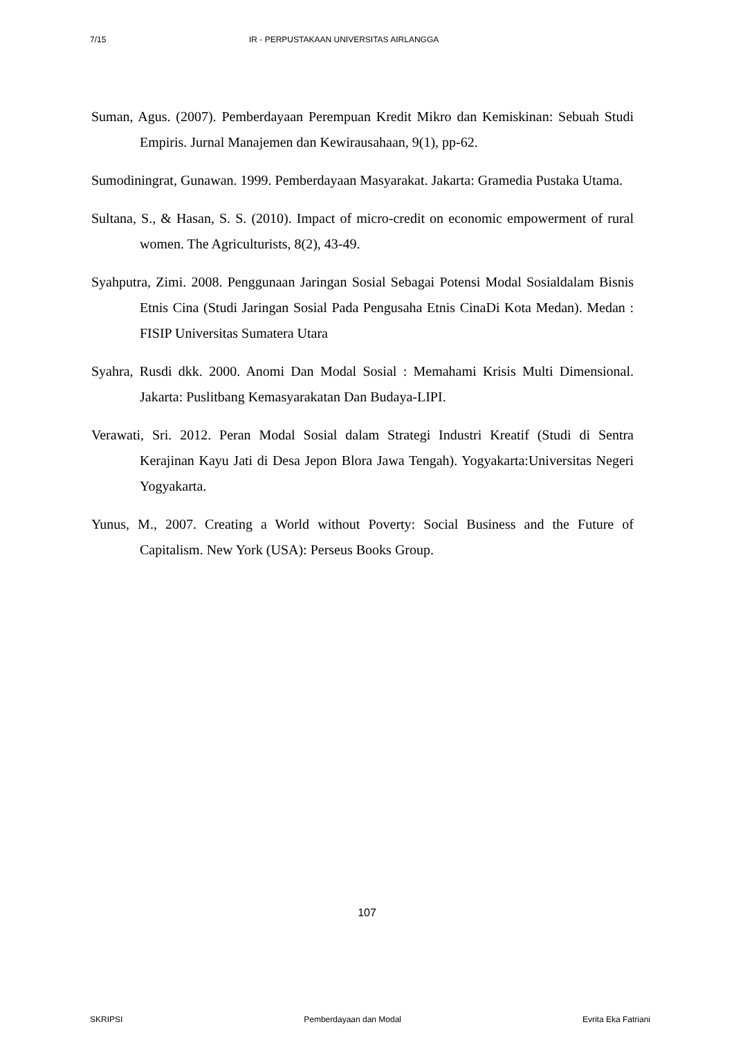7/15 IR - PERPUSTAKAAN UNIVERSITAS AIRLANGGA
Suman, Agus. (2007). Pemberdayaan Perempuan Kredit Mikro dan Kemiskinan: Sebuah Studi Empiris. Jurnal Manajemen dan Kewirausahaan, 9(1), pp-62.
Sumodiningrat, Gunawan. 1999. Pemberdayaan Masyarakat. Jakarta: Gramedia Pustaka Utama.
Sultana, S., & Hasan, S. S. (2010). Impact of micro-credit on economic empowerment of rural women. The Agriculturists, 8(2), 43-49.
Syahputra, Zimi. 2008. Penggunaan Jaringan Sosial Sebagai Potensi Modal Sosialdalam Bisnis Etnis Cina (Studi Jaringan Sosial Pada Pengusaha Etnis CinaDi Kota Medan). Medan : FISIP Universitas Sumatera Utara
Syahra, Rusdi dkk. 2000. Anomi Dan Modal Sosial : Memahami Krisis Multi Dimensional. Jakarta: Puslitbang Kemasyarakatan Dan Budaya-LIPI.
Verawati, Sri. 2012. Peran Modal Sosial dalam Strategi Industri Kreatif (Studi di Sentra Kerajinan Kayu Jati di Desa Jepon Blora Jawa Tengah). Yogyakarta:Universitas Negeri Yogyakarta.
Yunus, M., 2007. Creating a World without Poverty: Social Business and the Future of Capitalism. New York (USA): Perseus Books Group.
107
SKRIPSI Pemberdayaan dan Modal Evrita Eka Fatriani